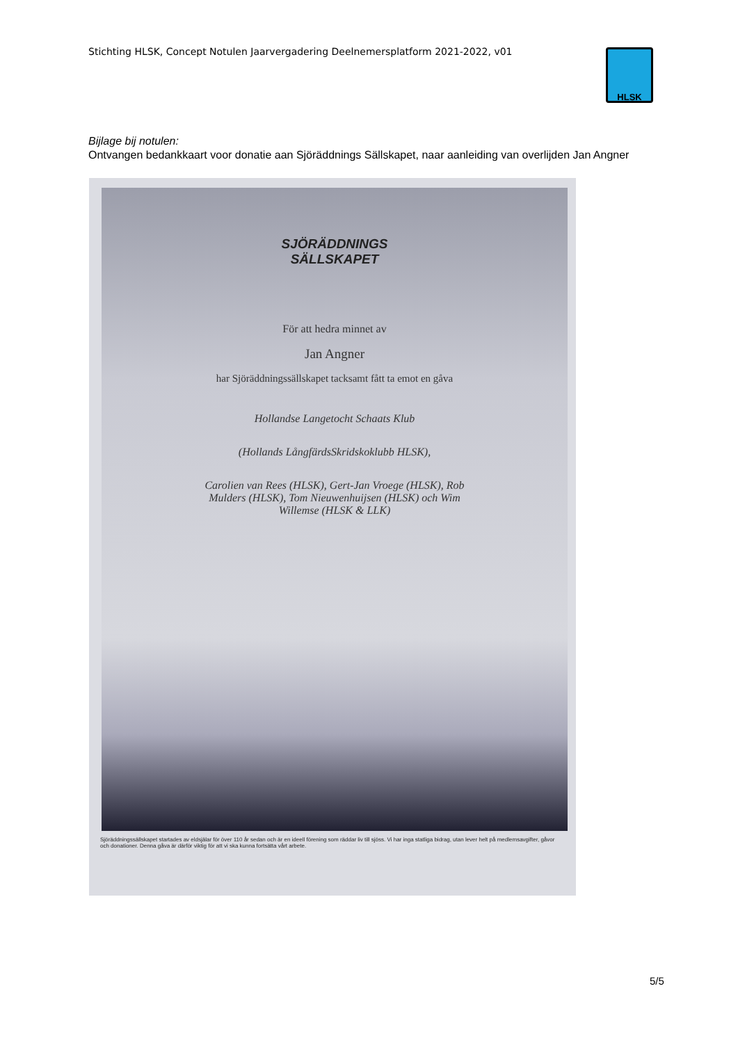Stichting HLSK, Concept Notulen Jaarvergadering Deelnemersplatform 2021-2022, v01
HLSK
Bijlage bij notulen:
Ontvangen bedankkaart voor donatie aan Sjöräddnings Sällskapet, naar aanleiding van overlijden Jan Angner
SJÖRÄDDNINGS
SÄLLSKAPET
För att hedra minnet av
Jan Angner
har Sjöräddningssällskapet tacksamt fått ta emot en gåva
Hollandse Langetocht Schaats Klub
(Hollands LångfärdsSkridskoklubb HLSK),
Carolien van Rees (HLSK), Gert-Jan Vroege (HLSK), Rob
Mulders (HLSK), Tom Nieuwenhuijsen (HLSK) och Wim
Willemse (HLSK & LLK)
Sjöräddningssällskapet startades av eldsjälar för över 110 år sedan och är en ideell förening som räddar liv till sjöss. Vi har inga statliga bidrag, utan lever helt på medlemsavgifter, gåvor och donationer. Denna gåva är därför viktig för att vi ska kunna fortsätta vårt arbete.
5/5